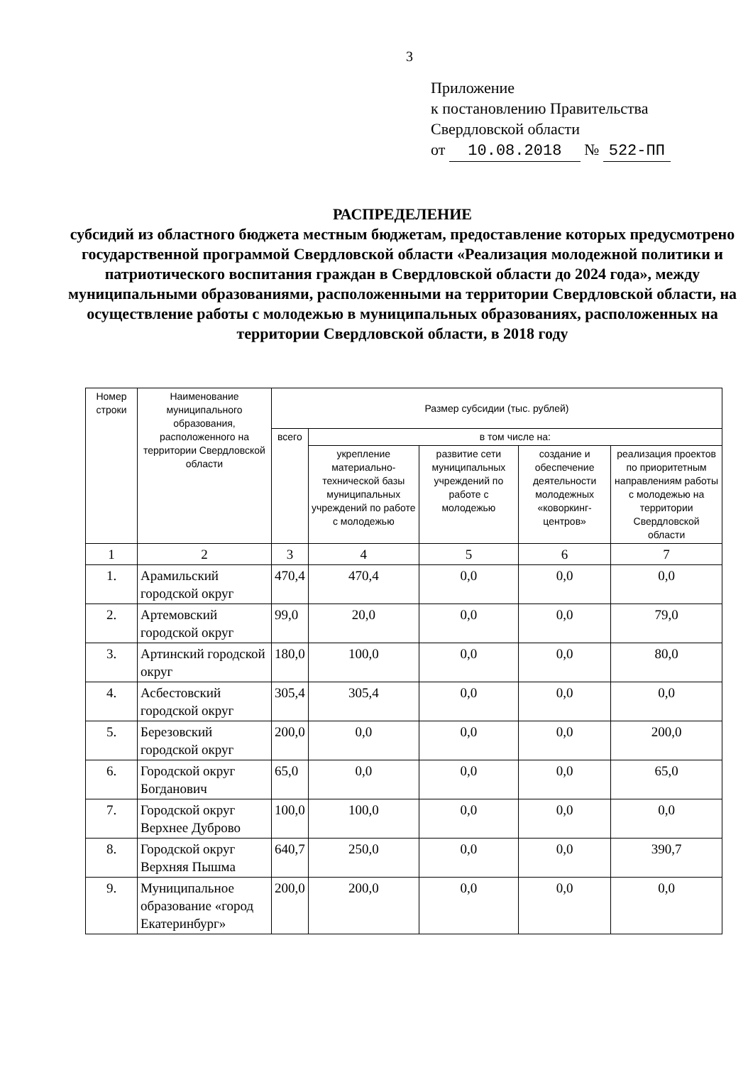3
Приложение
к постановлению Правительства
Свердловской области
от 10.08.2018 № 522-ПП
РАСПРЕДЕЛЕНИЕ
субсидий из областного бюджета местным бюджетам, предоставление которых предусмотрено государственной программой Свердловской области «Реализация молодежной политики и патриотического воспитания граждан в Свердловской области до 2024 года», между муниципальными образованиями, расположенными на территории Свердловской области, на осуществление работы с молодежью в муниципальных образованиях, расположенных на территории Свердловской области, в 2018 году
| Номер строки | Наименование муниципального образования, расположенного на территории Свердловской области | Размер субсидии (тыс. рублей) | | | | |
| --- | --- | --- | --- | --- | --- | --- |
| | | всего | в том числе на: | | | |
| | | | укрепление материально-технической базы муниципальных учреждений по работе с молодежью | развитие сети муниципальных учреждений по работе с молодежью | создание и обеспечение деятельности молодежных «коворкинг-центров» | реализация проектов по приоритетным направлениям работы с молодежью на территории Свердловской области |
| 1 | 2 | 3 | 4 | 5 | 6 | 7 |
| 1. | Арамильский городской округ | 470,4 | 470,4 | 0,0 | 0,0 | 0,0 |
| 2. | Артемовский городской округ | 99,0 | 20,0 | 0,0 | 0,0 | 79,0 |
| 3. | Артинский городской округ | 180,0 | 100,0 | 0,0 | 0,0 | 80,0 |
| 4. | Асбестовский городской округ | 305,4 | 305,4 | 0,0 | 0,0 | 0,0 |
| 5. | Березовский городской округ | 200,0 | 0,0 | 0,0 | 0,0 | 200,0 |
| 6. | Городской округ Богданович | 65,0 | 0,0 | 0,0 | 0,0 | 65,0 |
| 7. | Городской округ Верхнее Дуброво | 100,0 | 100,0 | 0,0 | 0,0 | 0,0 |
| 8. | Городской округ Верхняя Пышма | 640,7 | 250,0 | 0,0 | 0,0 | 390,7 |
| 9. | Муниципальное образование «город Екатеринбург» | 200,0 | 200,0 | 0,0 | 0,0 | 0,0 |